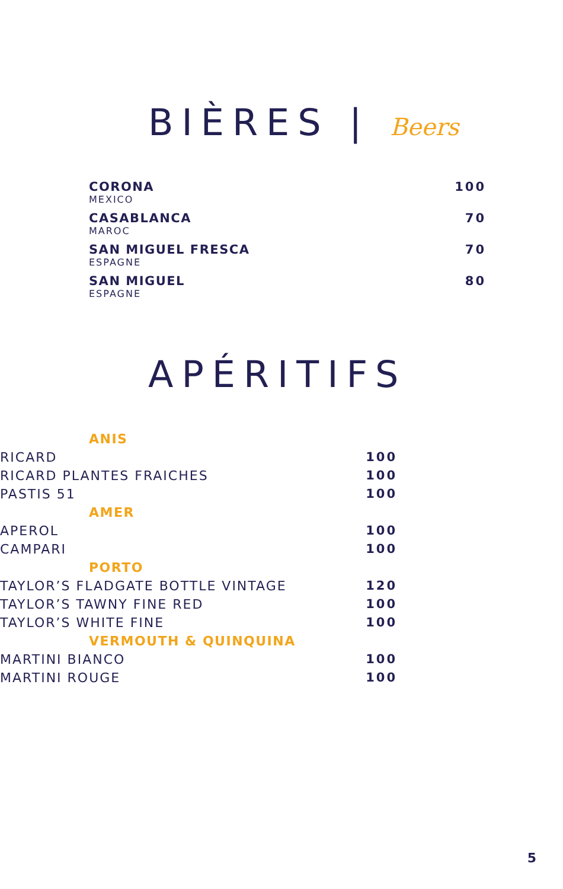BIÈRES | Beers
CORONA
MEXICO
100
CASABLANCA
MAROC
70
SAN MIGUEL FRESCA
ESPAGNE
70
SAN MIGUEL
ESPAGNE
80
APÉRITIFS
ANIS
RICARD 100
RICARD PLANTES FRAICHES 100
PASTIS 51 100
AMER
APEROL 100
CAMPARI 100
PORTO
TAYLOR’S FLADGATE BOTTLE VINTAGE 120
TAYLOR’S TAWNY FINE RED 100
TAYLOR’S WHITE FINE 100
VERMOUTH & QUINQUINA
MARTINI BIANCO 100
MARTINI ROUGE 100
5